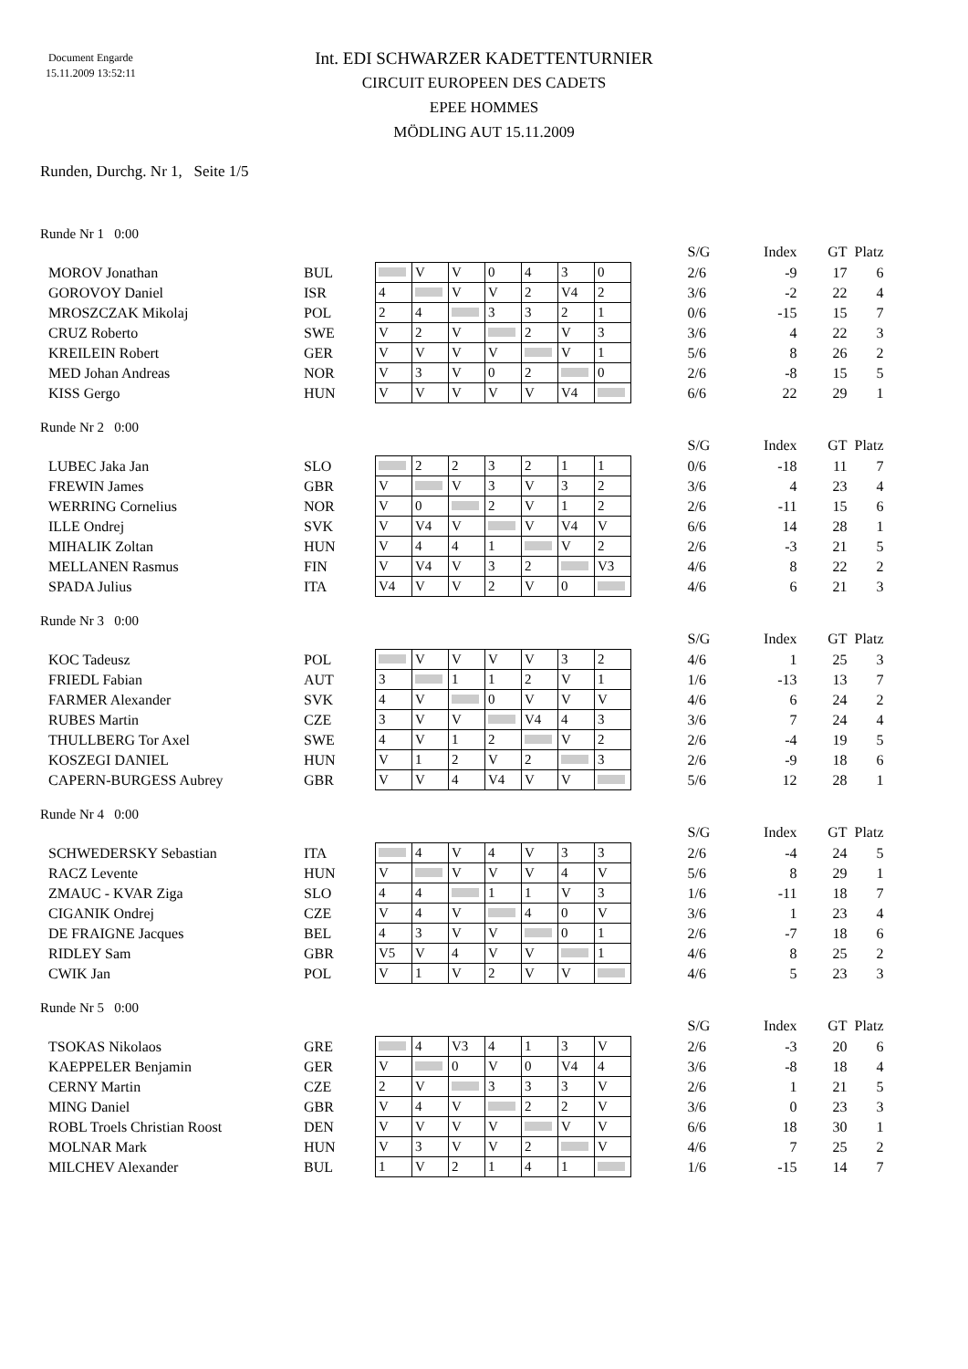Document Engarde
15.11.2009 13:52:11
Int. EDI SCHWARZER KADETTENTURNIER
CIRCUIT EUROPEEN DES CADETS
EPEE HOMMES
MÖDLING AUT 15.11.2009
Runden, Durchg. Nr 1, Seite 1/5
Runde Nr 1 0:00
| | | | | | | | | | | S/G | Index | GT | Platz |
| MOROV Jonathan | BUL | | V | V | 0 | 4 | 3 | 0 | | 2/6 | -9 | 17 | 6 |
| GOROVOY Daniel | ISR | 4 | | V | V | 2 | V4 | 2 | | 3/6 | -2 | 22 | 4 |
| MROSZCZAK Mikolaj | POL | 2 | 4 | | 3 | 3 | 2 | 1 | | 0/6 | -15 | 15 | 7 |
| CRUZ Roberto | SWE | V | 2 | V | | 2 | V | 3 | | 3/6 | 4 | 22 | 3 |
| KREILEIN Robert | GER | V | V | V | V | | V | 1 | | 5/6 | 8 | 26 | 2 |
| MED Johan Andreas | NOR | V | 3 | V | 0 | 2 | | 0 | | 2/6 | -8 | 15 | 5 |
| KISS Gergo | HUN | V | V | V | V | V | V4 | | | 6/6 | 22 | 29 | 1 |
Runde Nr 2 0:00
| | | | | | | | | | | S/G | Index | GT | Platz |
| LUBEC Jaka Jan | SLO | | 2 | 2 | 3 | 2 | 1 | 1 | | 0/6 | -18 | 11 | 7 |
| FREWIN James | GBR | V | | V | 3 | V | 3 | 2 | | 3/6 | 4 | 23 | 4 |
| WERRING Cornelius | NOR | V | 0 | | 2 | V | 1 | 2 | | 2/6 | -11 | 15 | 6 |
| ILLE Ondrej | SVK | V | V4 | V | | V | V4 | V | | 6/6 | 14 | 28 | 1 |
| MIHALIK Zoltan | HUN | V | 4 | 4 | 1 | | V | 2 | | 2/6 | -3 | 21 | 5 |
| MELLANEN Rasmus | FIN | V | V4 | V | 3 | 2 | | V3 | | 4/6 | 8 | 22 | 2 |
| SPADA Julius | ITA | V4 | V | V | 2 | V | 0 | | | 4/6 | 6 | 21 | 3 |
Runde Nr 3 0:00
| | | | | | | | | | | S/G | Index | GT | Platz |
| KOC Tadeusz | POL | | V | V | V | V | 3 | 2 | | 4/6 | 1 | 25 | 3 |
| FRIEDL Fabian | AUT | 3 | | 1 | 1 | 2 | V | 1 | | 1/6 | -13 | 13 | 7 |
| FARMER Alexander | SVK | 4 | V | | 0 | V | V | V | | 4/6 | 6 | 24 | 2 |
| RUBES Martin | CZE | 3 | V | V | | V4 | 4 | 3 | | 3/6 | 7 | 24 | 4 |
| THULLBERG Tor Axel | SWE | 4 | V | 1 | 2 | | V | 2 | | 2/6 | -4 | 19 | 5 |
| KOSZEGI DANIEL | HUN | V | 1 | 2 | V | 2 | | 3 | | 2/6 | -9 | 18 | 6 |
| CAPERN-BURGESS Aubrey | GBR | V | V | 4 | V4 | V | V | | | 5/6 | 12 | 28 | 1 |
Runde Nr 4 0:00
| | | | | | | | | | | S/G | Index | GT | Platz |
| SCHWEDERSKY Sebastian | ITA | | 4 | V | 4 | V | 3 | 3 | | 2/6 | -4 | 24 | 5 |
| RACZ Levente | HUN | V | | V | V | V | 4 | V | | 5/6 | 8 | 29 | 1 |
| ZMAUC - KVAR Ziga | SLO | 4 | 4 | | 1 | 1 | V | 3 | | 1/6 | -11 | 18 | 7 |
| CIGANIK Ondrej | CZE | V | 4 | V | | 4 | 0 | V | | 3/6 | 1 | 23 | 4 |
| DE FRAIGNE Jacques | BEL | 4 | 3 | V | V | | 0 | 1 | | 2/6 | -7 | 18 | 6 |
| RIDLEY Sam | GBR | V5 | V | 4 | V | V | | 1 | | 4/6 | 8 | 25 | 2 |
| CWIK Jan | POL | V | 1 | V | 2 | V | V | | | 4/6 | 5 | 23 | 3 |
Runde Nr 5 0:00
| | | | | | | | | | | S/G | Index | GT | Platz |
| TSOKAS Nikolaos | GRE | | 4 | V3 | 4 | 1 | 3 | V | | 2/6 | -3 | 20 | 6 |
| KAEPPELER Benjamin | GER | V | | 0 | V | 0 | V4 | 4 | | 3/6 | -8 | 18 | 4 |
| CERNY Martin | CZE | 2 | V | | 3 | 3 | 3 | V | | 2/6 | 1 | 21 | 5 |
| MING Daniel | GBR | V | 4 | V | | 2 | 2 | V | | 3/6 | 0 | 23 | 3 |
| ROBL Troels Christian Roost | DEN | V | V | V | V | | V | V | | 6/6 | 18 | 30 | 1 |
| MOLNAR Mark | HUN | V | 3 | V | V | 2 | | V | | 4/6 | 7 | 25 | 2 |
| MILCHEV Alexander | BUL | 1 | V | 2 | 1 | 4 | 1 | | | 1/6 | -15 | 14 | 7 |